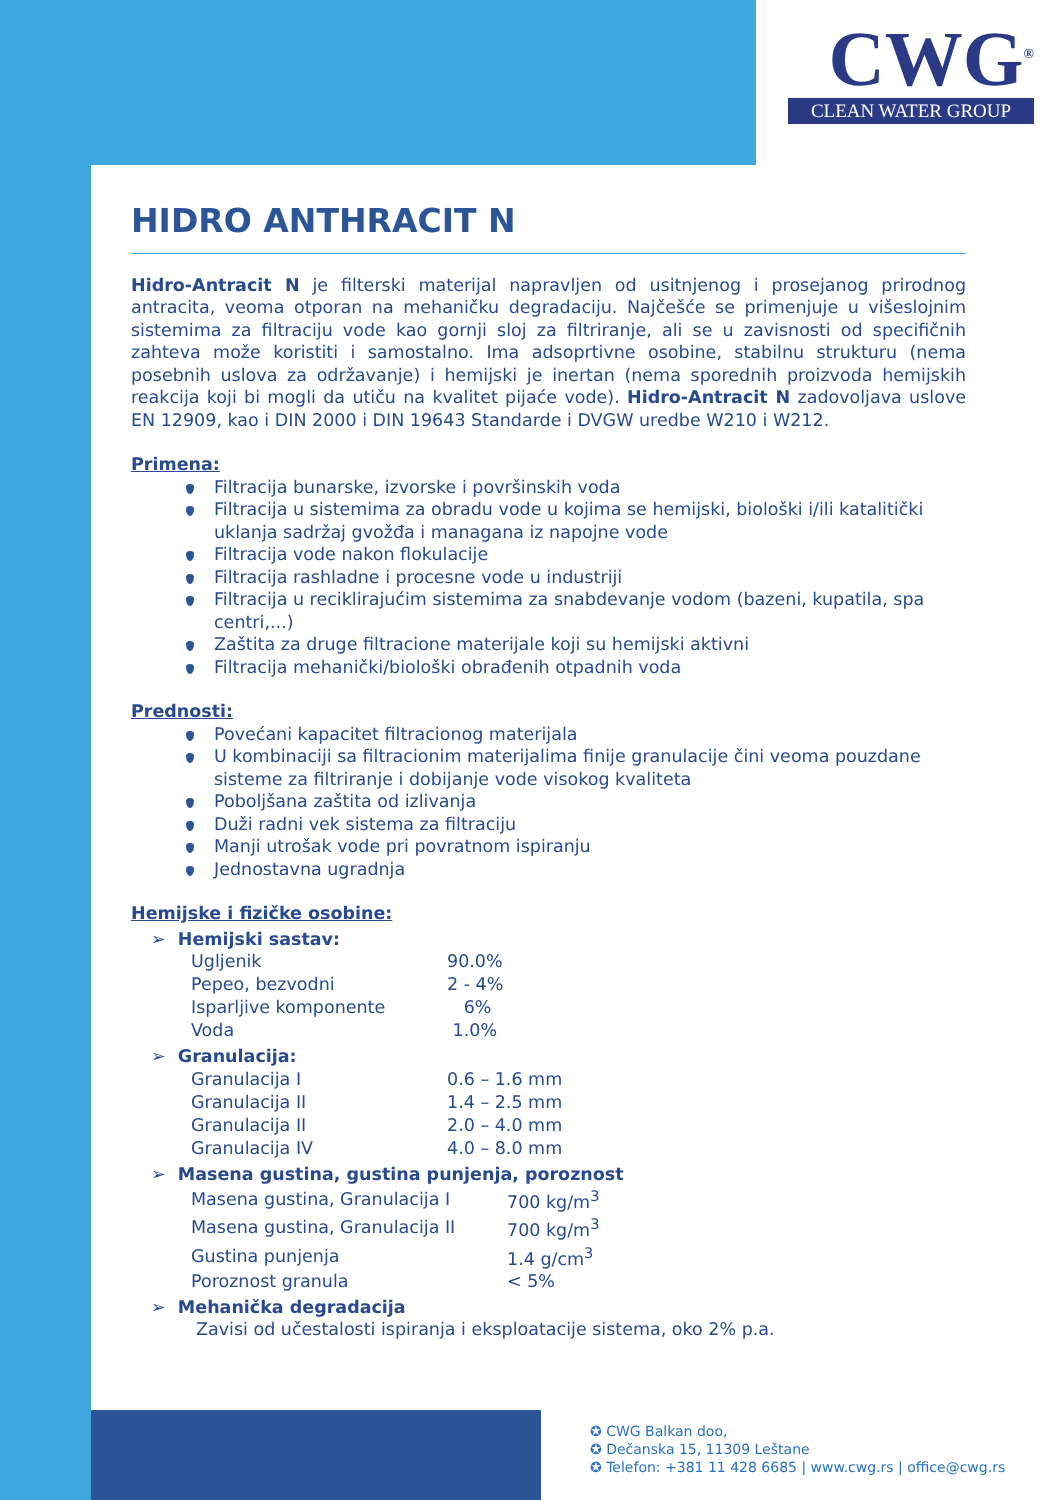CWG<sup>®</sup>
CLEAN WATER GROUP
HIDRO ANTHRACIT N
Hidro-Antracit N je filterski materijal napravljen od usitnjenog i prosejanog prirodnog antracita, veoma otporan na mehaničku degradaciju. Najčešće se primenjuje u višeslojnim sistemima za filtraciju vode kao gornji sloj za filtriranje, ali se u zavisnosti od specifičnih zahteva može koristiti i samostalno. Ima adsoprtivne osobine, stabilnu strukturu (nema posebnih uslova za održavanje) i hemijski je inertan (nema sporednih proizvoda hemijskih reakcija koji bi mogli da utiču na kvalitet pijaće vode). Hidro-Antracit N zadovoljava uslove EN 12909, kao i DIN 2000 i DIN 19643 Standarde i DVGW uredbe W210 i W212.
Primena:
Filtracija bunarske, izvorske i površinskih voda
Filtracija u sistemima za obradu vode u kojima se hemijski, biološki i/ili katalitički uklanja sadržaj gvožđa i managana iz napojne vode
Filtracija vode nakon flokulacije
Filtracija rashladne i procesne vode u industriji
Filtracija u reciklirajućim sistemima za snabdevanje vodom (bazeni, kupatila, spa centri,...)
Zaštita za druge filtracione materijale koji su hemijski aktivni
Filtracija mehanički/biološki obrađenih otpadnih voda
Prednosti:
Povećani kapacitet filtracionog materijala
U kombinaciji sa filtracionim materijalima finije granulacije čini veoma pouzdane sisteme za filtriranje i dobijanje vode visokog kvaliteta
Poboljšana zaštita od izlivanja
Duži radni vek sistema za filtraciju
Manji utrošak vode pri povratnom ispiranju
Jednostavna ugradnja
Hemijske i fizičke osobine:
➢ Hemijski sastav:
| Ugljenik | 90.0% |
| Pepeo, bezvodni | 2 - 4% |
| Isparljive komponente | 6% |
| Voda | 1.0% |
➢ Granulacija:
| Granulacija I | 0.6 – 1.6 mm |
| Granulacija II | 1.4 – 2.5 mm |
| Granulacija II | 2.0 – 4.0 mm |
| Granulacija IV | 4.0 – 8.0 mm |
➢ Masena gustina, gustina punjenja, poroznost
| Masena gustina, Granulacija I | 700 kg/m<sup>3</sup> |
| Masena gustina, Granulacija II | 700 kg/m<sup>3</sup> |
| Gustina punjenja | 1.4 g/cm<sup>3</sup> |
| Poroznost granula | < 5% |
➢ Mehanička degradacija
Zavisi od učestalosti ispiranja i eksploatacije sistema, oko 2% p.a.
✪ CWG Balkan doo,
✪ Dečanska 15, 11309 Leštane
✪ Telefon: +381 11 428 6685 | www.cwg.rs | office@cwg.rs